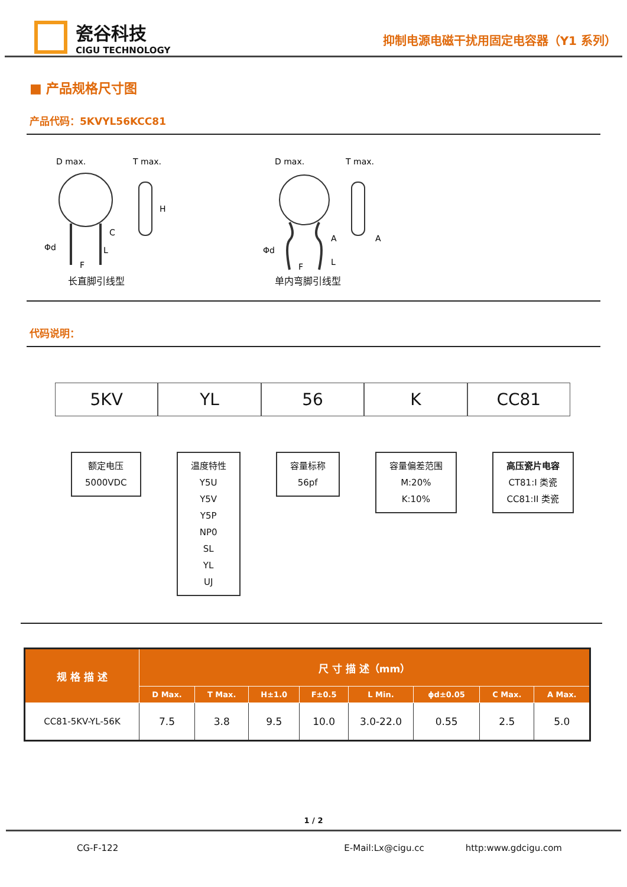瓷谷科技
CIGU TECHNOLOGY
抑制电源电磁干扰用固定电容器（Y1 系列）
■ 产品规格尺寸图
产品代码：5KVYL56KCC81
D max.
T max.
C
L
Φd
F
H
长直脚引线型
D max.
T max.
A
L
Φd
F
A
单内弯脚引线型
代码说明：
5KV YL 56 K CC81
额定电压
5000VDC
温度特性
Y5U
Y5V
Y5P
NP0
SL
YL
UJ
容量标称
56pf
容量偏差范围
M:20%
K:10%
高压瓷片电容
CT81:I 类瓷
CC81:II 类瓷
| 规 格 描 述 | 尺 寸 描 述（mm） | | | | | | | |
| --- | --- | --- | --- | --- | --- | --- | --- | --- |
| | D Max. | T Max. | H±1.0 | F±0.5 | L Min. | ϕd±0.05 | C Max. | A Max. |
| CC81-5KV-YL-56K | 7.5 | 3.8 | 9.5 | 10.0 | 3.0-22.0 | 0.55 | 2.5 | 5.0 |
1 / 2
CG-F-122 E-Mail:Lx@cigu.cc http:www.gdcigu.com